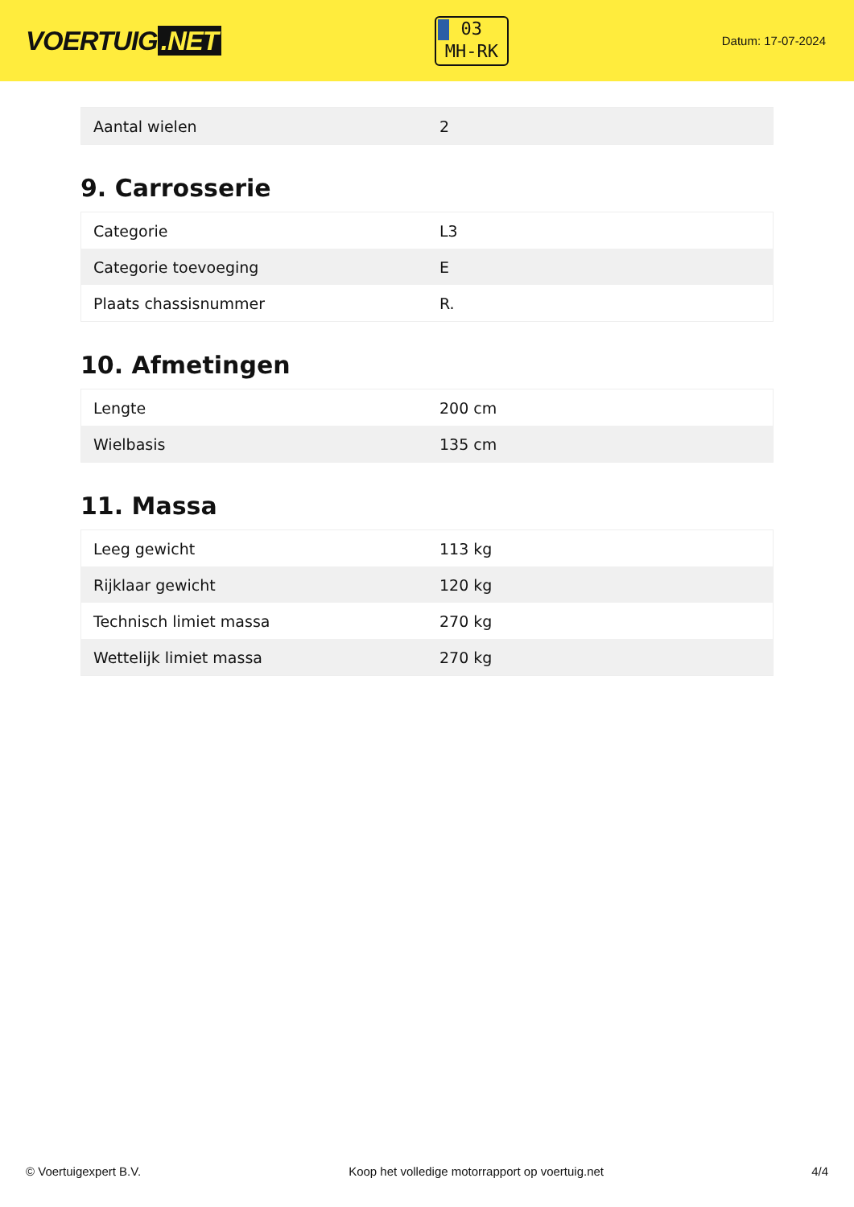VOERTUIG.NET
03
MH-RK
Datum: 17-07-2024
| Aantal wielen | 2 |
9. Carrosserie
| Categorie | L3 |
| Categorie toevoeging | E |
| Plaats chassisnummer | R. |
10. Afmetingen
| Lengte | 200 cm |
| Wielbasis | 135 cm |
11. Massa
| Leeg gewicht | 113 kg |
| Rijklaar gewicht | 120 kg |
| Technisch limiet massa | 270 kg |
| Wettelijk limiet massa | 270 kg |
© Voertuigexpert B.V. Koop het volledige motorrapport op voertuig.net 4/4